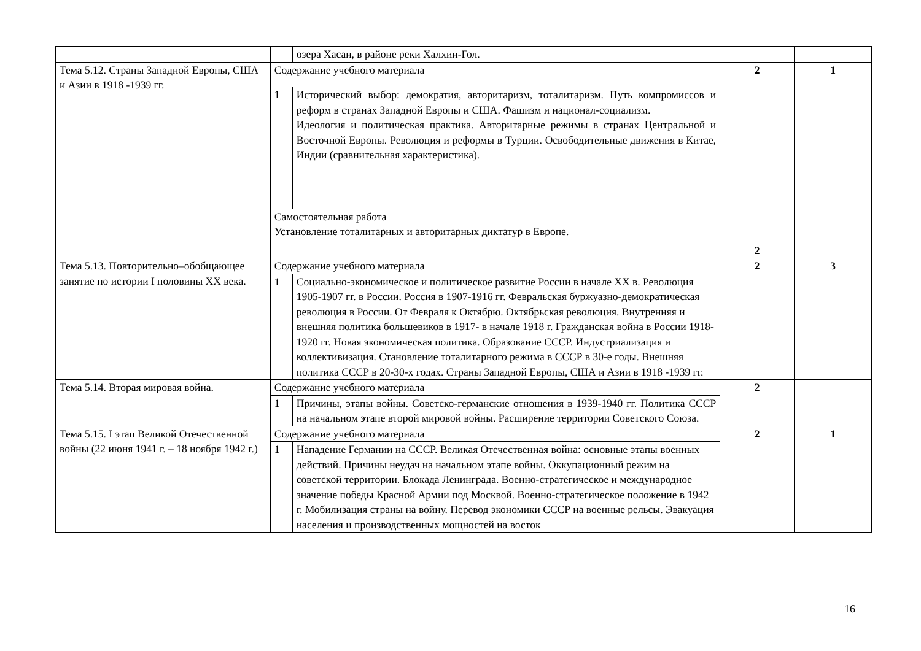| | | озера Хасан, в районе реки Халхин-Гол. | | |
| Тема 5.12. Страны Западной Европы, США и Азии в 1918 -1939 гг. | Содержание учебного материала | | 2 2 | 1 |
| | 1 | Исторический выбор: демократия, авторитаризм, тоталитаризм. Путь компромиссов и реформ в странах Западной Европы и США. Фашизм и национал-социализм. Идеология и политическая практика. Авторитарные режимы в странах Центральной и Восточной Европы. Революция и реформы в Турции. Освободительные движения в Китае, Индии (сравнительная характеристика). | | |
| | Самостоятельная работа Установление тоталитарных и авторитарных диктатур в Европе. | | | |
| Тема 5.13. Повторительно–обобщающее занятие по истории I половины XX века. | Содержание учебного материала | | 2 | 3 |
| | 1 | Социально-экономическое и политическое развитие России в начале XX в. Революция 1905-1907 гг. в России. Россия в 1907-1916 гг. Февральская буржуазно-демократическая революция в России. От Февраля к Октябрю. Октябрьская революция. Внутренняя и внешняя политика большевиков в 1917- в начале 1918 г. Гражданская война в России 1918-1920 гг. Новая экономическая политика. Образование СССР. Индустриализация и коллективизация. Становление тоталитарного режима в СССР в 30-е годы. Внешняя политика СССР в 20-30-х годах. Страны Западной Европы, США и Азии в 1918 -1939 гг. | | |
| Тема 5.14. Вторая мировая война. | Содержание учебного материала | | 2 | |
| | 1 | Причины, этапы войны. Советско-германские отношения в 1939-1940 гг. Политика СССР на начальном этапе второй мировой войны. Расширение территории Советского Союза. | | |
| Тема 5.15. I этап Великой Отечественной войны (22 июня 1941 г. – 18 ноября 1942 г.) | Содержание учебного материала | | 2 | 1 |
| | 1 | Нападение Германии на СССР. Великая Отечественная война: основные этапы военных действий. Причины неудач на начальном этапе войны. Оккупационный режим на советской территории. Блокада Ленинграда. Военно-стратегическое и международное значение победы Красной Армии под Москвой. Военно-стратегическое положение в 1942 г. Мобилизация страны на войну. Перевод экономики СССР на военные рельсы. Эвакуация населения и производственных мощностей на восток | | |
16